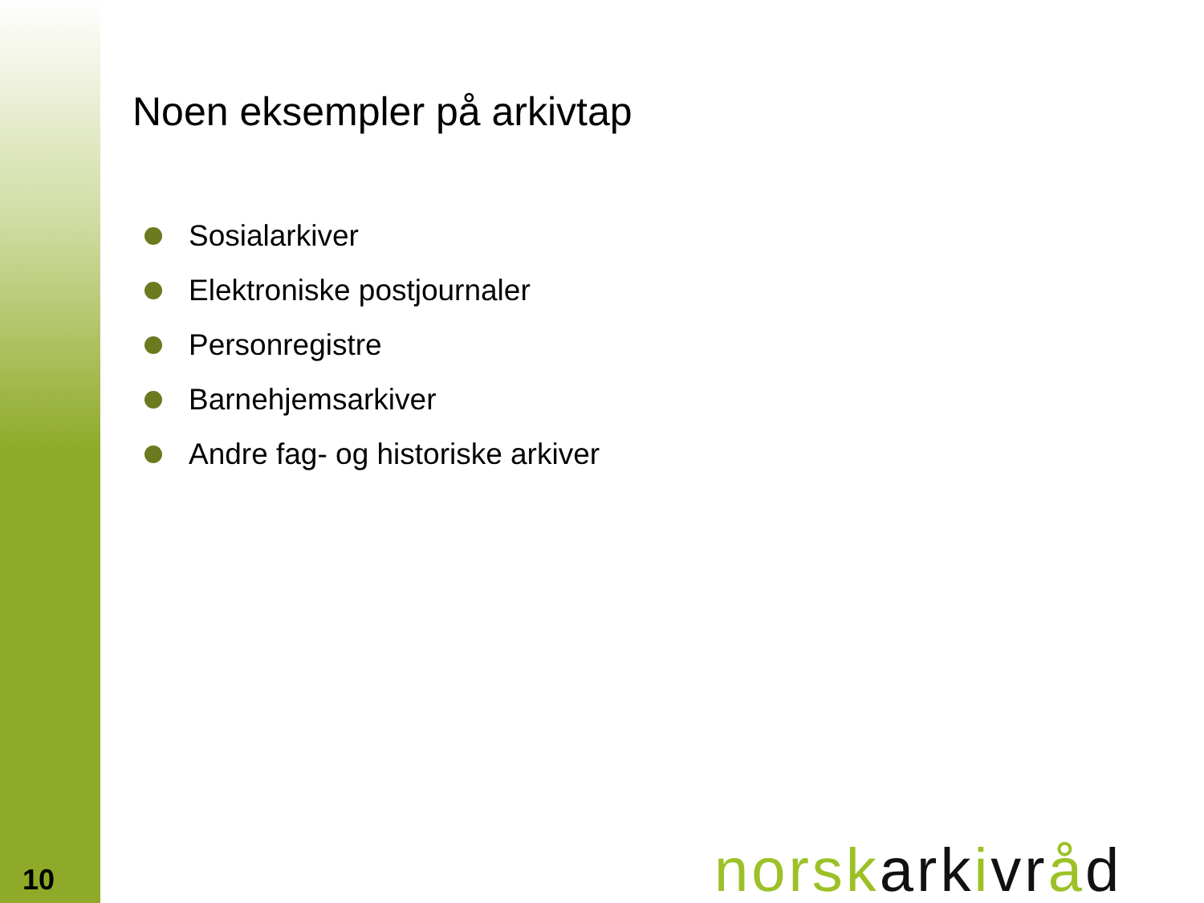Noen eksempler på arkivtap
Sosialarkiver
Elektroniske postjournaler
Personregistre
Barnehjemsarkiver
Andre fag- og historiske arkiver
10 norsk ark ivr åd